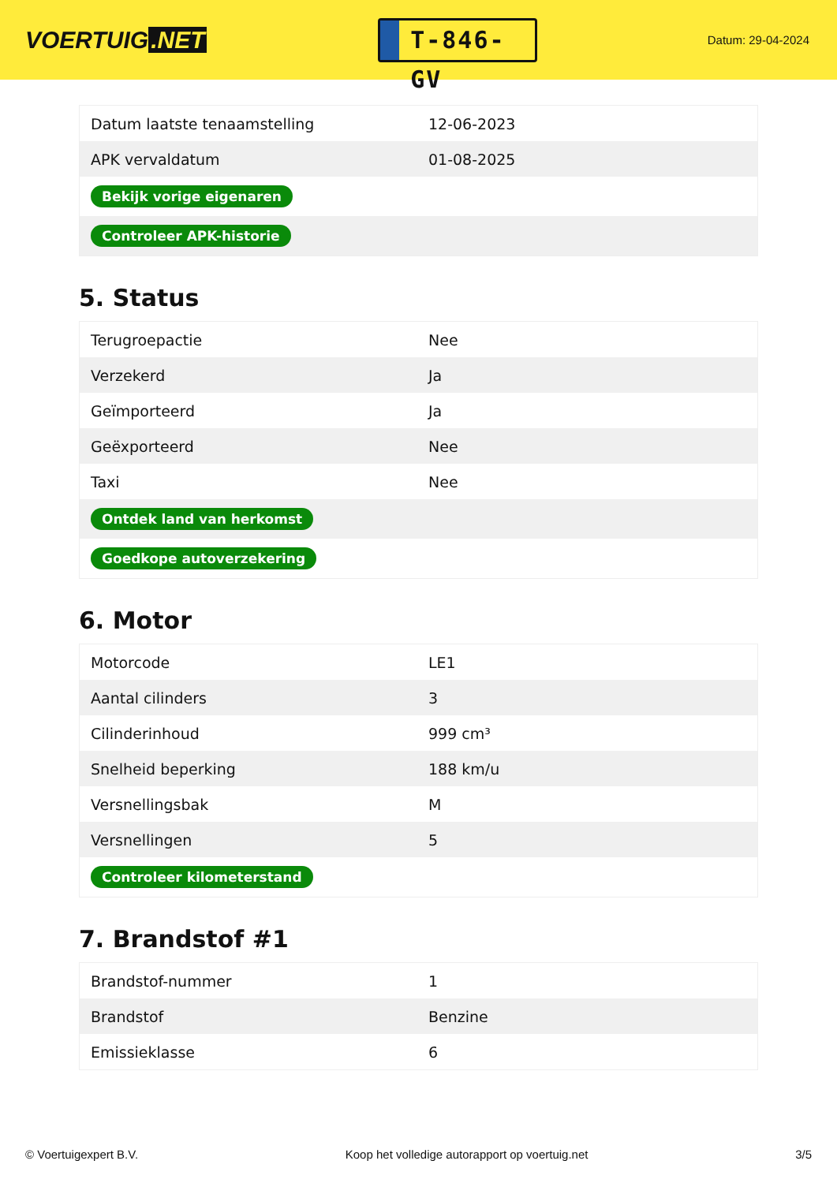VOERTUIG.NET
T-846-GV
Datum: 29-04-2024
| Datum laatste tenaamstelling | 12-06-2023 |
| APK vervaldatum | 01-08-2025 |
| Bekijk vorige eigenaren | |
| Controleer APK-historie | |
5. Status
| Terugroepactie | Nee |
| Verzekerd | Ja |
| Geïmporteerd | Ja |
| Geëxporteerd | Nee |
| Taxi | Nee |
| Ontdek land van herkomst | |
| Goedkope autoverzekering | |
6. Motor
| Motorcode | LE1 |
| Aantal cilinders | 3 |
| Cilinderinhoud | 999 cm³ |
| Snelheid beperking | 188 km/u |
| Versnellingsbak | M |
| Versnellingen | 5 |
| Controleer kilometerstand | |
7. Brandstof #1
| Brandstof-nummer | 1 |
| Brandstof | Benzine |
| Emissieklasse | 6 |
© Voertuigexpert B.V. Koop het volledige autorapport op voertuig.net 3/5